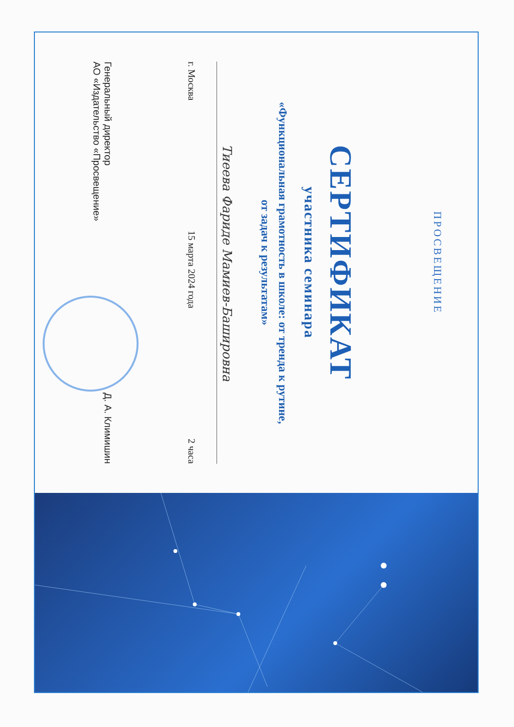ПРОСВЕЩЕНИЕ
СЕРТИФИКАТ
участника семинара
«Функциональная грамотность в школе: от тренда к рутине,
от задач к результатам»
Тиеева Фариде Мамиев-Башировна
г. Москва 15 марта 2024 года 2 часа
Генеральный директор
АО «Издательство «Просвещение» Д. А. Климишин